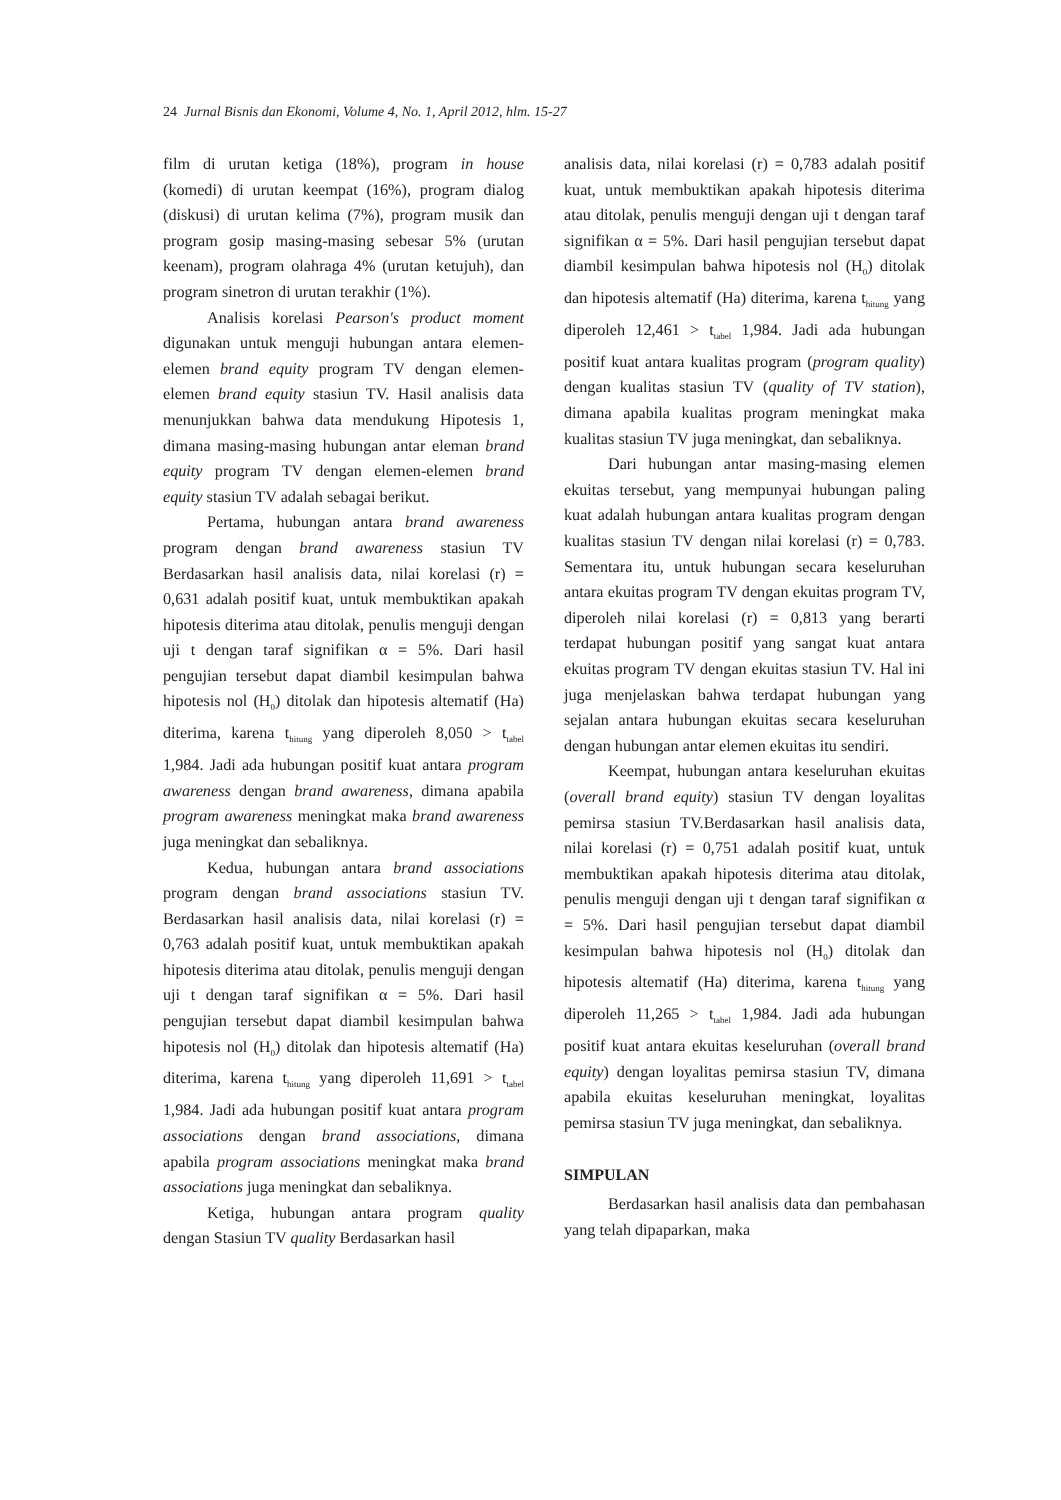24 Jurnal Bisnis dan Ekonomi, Volume 4, No. 1, April 2012, hlm. 15-27
film di urutan ketiga (18%), program in house (komedi) di urutan keempat (16%), program dialog (diskusi) di urutan kelima (7%), program musik dan program gosip masing-masing sebesar 5% (urutan keenam), program olahraga 4% (urutan ketujuh), dan program sinetron di urutan terakhir (1%).
Analisis korelasi Pearson's product moment digunakan untuk menguji hubungan antara elemen-elemen brand equity program TV dengan elemen-elemen brand equity stasiun TV. Hasil analisis data menunjukkan bahwa data mendukung Hipotesis 1, dimana masing-masing hubungan antar eleman brand equity program TV dengan elemen-elemen brand equity stasiun TV adalah sebagai berikut.
Pertama, hubungan antara brand awareness program dengan brand awareness stasiun TV Berdasarkan hasil analisis data, nilai korelasi (r) = 0,631 adalah positif kuat, untuk membuktikan apakah hipotesis diterima atau ditolak, penulis menguji dengan uji t dengan taraf signifikan α = 5%. Dari hasil pengujian tersebut dapat diambil kesimpulan bahwa hipotesis nol (H<sub>0</sub>) ditolak dan hipotesis altematif (Ha) diterima, karena t<sub>hitung</sub> yang diperoleh 8,050 > t<sub>tabel</sub> 1,984. Jadi ada hubungan positif kuat antara program awareness dengan brand awareness, dimana apabila program awareness meningkat maka brand awareness juga meningkat dan sebaliknya.
Kedua, hubungan antara brand associations program dengan brand associations stasiun TV. Berdasarkan hasil analisis data, nilai korelasi (r) = 0,763 adalah positif kuat, untuk membuktikan apakah hipotesis diterima atau ditolak, penulis menguji dengan uji t dengan taraf signifikan α = 5%. Dari hasil pengujian tersebut dapat diambil kesimpulan bahwa hipotesis nol (H<sub>0</sub>) ditolak dan hipotesis altematif (Ha) diterima, karena t<sub>hitung</sub> yang diperoleh 11,691 > t<sub>tabel</sub> 1,984. Jadi ada hubungan positif kuat antara program associations dengan brand associations, dimana apabila program associations meningkat maka brand associations juga meningkat dan sebaliknya.
Ketiga, hubungan antara program quality dengan Stasiun TV quality Berdasarkan hasil
analisis data, nilai korelasi (r) = 0,783 adalah positif kuat, untuk membuktikan apakah hipotesis diterima atau ditolak, penulis menguji dengan uji t dengan taraf signifikan α = 5%. Dari hasil pengujian tersebut dapat diambil kesimpulan bahwa hipotesis nol (H<sub>0</sub>) ditolak dan hipotesis altematif (Ha) diterima, karena t<sub>hitung</sub> yang diperoleh 12,461 > t<sub>tabel</sub> 1,984. Jadi ada hubungan positif kuat antara kualitas program (program quality) dengan kualitas stasiun TV (quality of TV station), dimana apabila kualitas program meningkat maka kualitas stasiun TV juga meningkat, dan sebaliknya.
Dari hubungan antar masing-masing elemen ekuitas tersebut, yang mempunyai hubungan paling kuat adalah hubungan antara kualitas program dengan kualitas stasiun TV dengan nilai korelasi (r) = 0,783. Sementara itu, untuk hubungan secara keseluruhan antara ekuitas program TV dengan ekuitas program TV, diperoleh nilai korelasi (r) = 0,813 yang berarti terdapat hubungan positif yang sangat kuat antara ekuitas program TV dengan ekuitas stasiun TV. Hal ini juga menjelaskan bahwa terdapat hubungan yang sejalan antara hubungan ekuitas secara keseluruhan dengan hubungan antar elemen ekuitas itu sendiri.
Keempat, hubungan antara keseluruhan ekuitas (overall brand equity) stasiun TV dengan loyalitas pemirsa stasiun TV.Berdasarkan hasil analisis data, nilai korelasi (r) = 0,751 adalah positif kuat, untuk membuktikan apakah hipotesis diterima atau ditolak, penulis menguji dengan uji t dengan taraf signifikan α = 5%. Dari hasil pengujian tersebut dapat diambil kesimpulan bahwa hipotesis nol (H<sub>0</sub>) ditolak dan hipotesis altematif (Ha) diterima, karena t<sub>hitung</sub> yang diperoleh 11,265 > t<sub>tabel</sub> 1,984. Jadi ada hubungan positif kuat antara ekuitas keseluruhan (overall brand equity) dengan loyalitas pemirsa stasiun TV, dimana apabila ekuitas keseluruhan meningkat, loyalitas pemirsa stasiun TV juga meningkat, dan sebaliknya.
SIMPULAN
Berdasarkan hasil analisis data dan pembahasan yang telah dipaparkan, maka